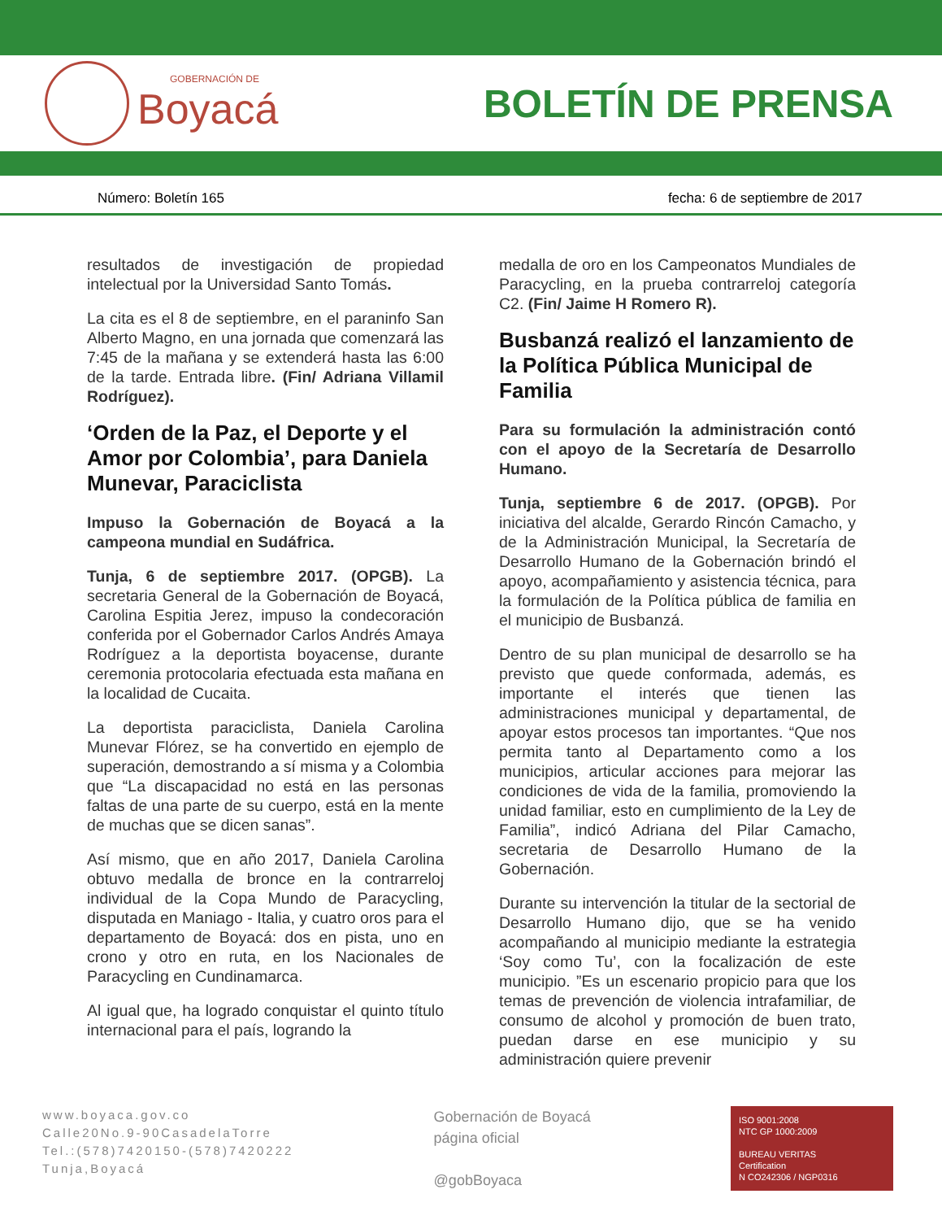GOBERNACIÓN DE
Boyacá
BOLETÍN DE PRENSA
Número: Boletín 165 fecha: 6 de septiembre de 2017
resultados de investigación de propiedad intelectual por la Universidad Santo Tomás.
La cita es el 8 de septiembre, en el paraninfo San Alberto Magno, en una jornada que comenzará las 7:45 de la mañana y se extenderá hasta las 6:00 de la tarde. Entrada libre. (Fin/ Adriana Villamil Rodríguez).
‘Orden de la Paz, el Deporte y el Amor por Colombia’, para Daniela Munevar, Paraciclista
Impuso la Gobernación de Boyacá a la campeona mundial en Sudáfrica.
Tunja, 6 de septiembre 2017. (OPGB). La secretaria General de la Gobernación de Boyacá, Carolina Espitia Jerez, impuso la condecoración conferida por el Gobernador Carlos Andrés Amaya Rodríguez a la deportista boyacense, durante ceremonia protocolaria efectuada esta mañana en la localidad de Cucaita.
La deportista paraciclista, Daniela Carolina Munevar Flórez, se ha convertido en ejemplo de superación, demostrando a sí misma y a Colombia que “La discapacidad no está en las personas faltas de una parte de su cuerpo, está en la mente de muchas que se dicen sanas”.
Así mismo, que en año 2017, Daniela Carolina obtuvo medalla de bronce en la contrarreloj individual de la Copa Mundo de Paracycling, disputada en Maniago - Italia, y cuatro oros para el departamento de Boyacá: dos en pista, uno en crono y otro en ruta, en los Nacionales de Paracycling en Cundinamarca.
Al igual que, ha logrado conquistar el quinto título internacional para el país, logrando la
medalla de oro en los Campeonatos Mundiales de Paracycling, en la prueba contrarreloj categoría C2. (Fin/ Jaime H Romero R).
Busbanzá realizó el lanzamiento de la Política Pública Municipal de Familia
Para su formulación la administración contó con el apoyo de la Secretaría de Desarrollo Humano.
Tunja, septiembre 6 de 2017. (OPGB). Por iniciativa del alcalde, Gerardo Rincón Camacho, y de la Administración Municipal, la Secretaría de Desarrollo Humano de la Gobernación brindó el apoyo, acompañamiento y asistencia técnica, para la formulación de la Política pública de familia en el municipio de Busbanzá.
Dentro de su plan municipal de desarrollo se ha previsto que quede conformada, además, es importante el interés que tienen las administraciones municipal y departamental, de apoyar estos procesos tan importantes. “Que nos permita tanto al Departamento como a los municipios, articular acciones para mejorar las condiciones de vida de la familia, promoviendo la unidad familiar, esto en cumplimiento de la Ley de Familia”, indicó Adriana del Pilar Camacho, secretaria de Desarrollo Humano de la Gobernación.
Durante su intervención la titular de la sectorial de Desarrollo Humano dijo, que se ha venido acompañando al municipio mediante la estrategia ‘Soy como Tu’, con la focalización de este municipio. ”Es un escenario propicio para que los temas de prevención de violencia intrafamiliar, de consumo de alcohol y promoción de buen trato, puedan darse en ese municipio y su administración quiere prevenir
www.boyaca.gov.co
Calle20No.9-90CasadelaTorre
Tel.:(578)7420150-(578)7420222
Tunja,Boyacá
Gobernación de Boyacá
página oficial
@gobBoyaca
ISO 9001:2008
NTC GP 1000:2009
BUREAU VERITAS
Certification
N CO242306 / NGP0316